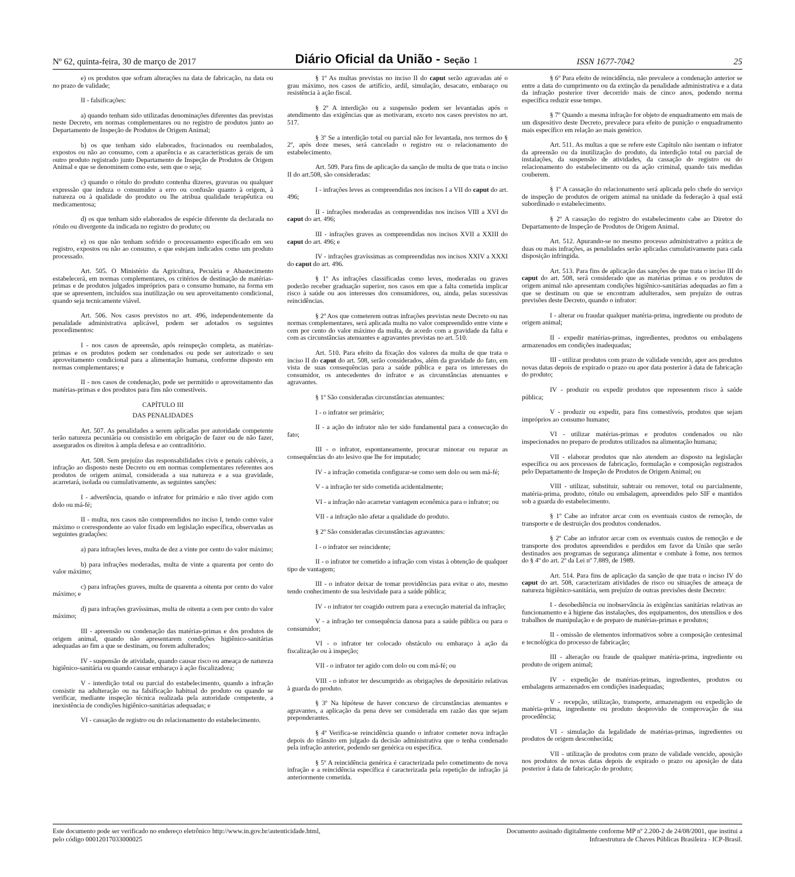Nº 62, quinta-feira, 30 de março de 2017 Diário Oficial da União - Seção 1 ISSN 1677-7042 25
e) os produtos que sofram alterações na data de fabricação, na data ou no prazo de validade;
II - falsificações:
a) quando tenham sido utilizadas denominações diferentes das previstas neste Decreto, em normas complementares ou no registro de produtos junto ao Departamento de Inspeção de Produtos de Origem Animal;
b) os que tenham sido elaborados, fracionados ou reembalados, expostos ou não ao consumo, com a aparência e as características gerais de um outro produto registrado junto Departamento de Inspeção de Produtos de Origem Animal e que se denominem como este, sem que o seja;
c) quando o rótulo do produto contenha dizeres, gravuras ou qualquer expressão que induza o consumidor a erro ou confusão quanto à origem, à natureza ou à qualidade do produto ou lhe atribua qualidade terapêutica ou medicamentosa;
d) os que tenham sido elaborados de espécie diferente da declarada no rótulo ou divergente da indicada no registro do produto; ou
e) os que não tenham sofrido o processamento especificado em seu registro, expostos ou não ao consumo, e que estejam indicados como um produto processado.
Art. 505. O Ministério da Agricultura, Pecuária e Abastecimento estabelecerá, em normas complementares, os critérios de destinação de matérias-primas e de produtos julgados impróprios para o consumo humano, na forma em que se apresentem, incluídos sua inutilização ou seu aproveitamento condicional, quando seja tecnicamente viável.
Art. 506. Nos casos previstos no art. 496, independentemente da penalidade administrativa aplicável, podem ser adotados os seguintes procedimentos:
I - nos casos de apreensão, após reinspeção completa, as matérias-primas e os produtos podem ser condenados ou pode ser autorizado o seu aproveitamento condicional para a alimentação humana, conforme disposto em normas complementares; e
II - nos casos de condenação, pode ser permitido o aproveitamento das matérias-primas e dos produtos para fins não comestíveis.
CAPÍTULO III
DAS PENALIDADES
Art. 507. As penalidades a serem aplicadas por autoridade competente terão natureza pecuniária ou consistirão em obrigação de fazer ou de não fazer, assegurados os direitos à ampla defesa e ao contraditório.
Art. 508. Sem prejuízo das responsabilidades civis e penais cabíveis, a infração ao disposto neste Decreto ou em normas complementares referentes aos produtos de origem animal, considerada a sua natureza e a sua gravidade, acarretará, isolada ou cumulativamente, as seguintes sanções:
I - advertência, quando o infrator for primário e não tiver agido com dolo ou má-fé;
II - multa, nos casos não compreendidos no inciso I, tendo como valor máximo o correspondente ao valor fixado em legislação específica, observadas as seguintes gradações:
a) para infrações leves, multa de dez a vinte por cento do valor máximo;
b) para infrações moderadas, multa de vinte a quarenta por cento do valor máximo;
c) para infrações graves, multa de quarenta a oitenta por cento do valor máximo; e
d) para infrações gravíssimas, multa de oitenta a cem por cento do valor máximo;
III - apreensão ou condenação das matérias-primas e dos produtos de origem animal, quando não apresentarem condições higiênico-sanitárias adequadas ao fim a que se destinam, ou forem adulterados;
IV - suspensão de atividade, quando causar risco ou ameaça de natureza higiênico-sanitária ou quando causar embaraço à ação fiscalizadora;
V - interdição total ou parcial do estabelecimento, quando a infração consistir na adulteração ou na falsificação habitual do produto ou quando se verificar, mediante inspeção técnica realizada pela autoridade competente, a inexistência de condições higiênico-sanitárias adequadas; e
VI - cassação de registro ou do relacionamento do estabelecimento.
§ 1º As multas previstas no inciso II do caput serão agravadas até o grau máximo, nos casos de artifício, ardil, simulação, desacato, embaraço ou resistência à ação fiscal.
§ 2º A interdição ou a suspensão podem ser levantadas após o atendimento das exigências que as motivaram, exceto nos casos previstos no art. 517.
§ 3º Se a interdição total ou parcial não for levantada, nos termos do § 2º, após doze meses, será cancelado o registro ou o relacionamento do estabelecimento.
Art. 509. Para fins de aplicação da sanção de multa de que trata o inciso II do art.508, são consideradas:
I - infrações leves as compreendidas nos incisos I a VII do caput do art. 496;
II - infrações moderadas as compreendidas nos incisos VIII a XVI do caput do art. 496;
III - infrações graves as compreendidas nos incisos XVII a XXIII do caput do art. 496; e
IV - infrações gravíssimas as compreendidas nos incisos XXIV a XXXI do caput do art. 496.
§ 1º As infrações classificadas como leves, moderadas ou graves poderão receber graduação superior, nos casos em que a falta cometida implicar risco à saúde ou aos interesses dos consumidores, ou, ainda, pelas sucessivas reincidências.
§ 2º Aos que cometerem outras infrações previstas neste Decreto ou nas normas complementares, será aplicada multa no valor compreendido entre vinte e cem por cento do valor máximo da multa, de acordo com a gravidade da falta e com as circunstâncias atenuantes e agravantes previstas no art. 510.
Art. 510. Para efeito da fixação dos valores da multa de que trata o inciso II do caput do art. 508, serão considerados, além da gravidade do fato, em vista de suas consequências para a saúde pública e para os interesses do consumidor, os antecedentes do infrator e as circunstâncias atenuantes e agravantes.
§ 1º São consideradas circunstâncias atenuantes:
I - o infrator ser primário;
II - a ação do infrator não ter sido fundamental para a consecução do fato;
III - o infrator, espontaneamente, procurar minorar ou reparar as consequências do ato lesivo que lhe for imputado;
IV - a infração cometida configurar-se como sem dolo ou sem má-fé;
V - a infração ter sido cometida acidentalmente;
VI - a infração não acarretar vantagem econômica para o infrator; ou
VII - a infração não afetar a qualidade do produto.
§ 2º São consideradas circunstâncias agravantes:
I - o infrator ser reincidente;
II - o infrator ter cometido a infração com vistas à obtenção de qualquer tipo de vantagem;
III - o infrator deixar de tomar providências para evitar o ato, mesmo tendo conhecimento de sua lesividade para a saúde pública;
IV - o infrator ter coagido outrem para a execução material da infração;
V - a infração ter consequência danosa para a saúde pública ou para o consumidor;
VI - o infrator ter colocado obstáculo ou embaraço à ação da fiscalização ou à inspeção;
VII - o infrator ter agido com dolo ou com má-fé; ou
VIII - o infrator ter descumprido as obrigações de depositário relativas à guarda do produto.
§ 3º Na hipótese de haver concurso de circunstâncias atenuantes e agravantes, a aplicação da pena deve ser considerada em razão das que sejam preponderantes.
§ 4º Verifica-se reincidência quando o infrator cometer nova infração depois do trânsito em julgado da decisão administrativa que o tenha condenado pela infração anterior, podendo ser genérica ou específica.
§ 5º A reincidência genérica é caracterizada pelo cometimento de nova infração e a reincidência específica é caracterizada pela repetição de infração já anteriormente cometida.
§ 6º Para efeito de reincidência, não prevalece a condenação anterior se entre a data do cumprimento ou da extinção da penalidade administrativa e a data da infração posterior tiver decorrido mais de cinco anos, podendo norma específica reduzir esse tempo.
§ 7º Quando a mesma infração for objeto de enquadramento em mais de um dispositivo deste Decreto, prevalece para efeito de punição o enquadramento mais específico em relação ao mais genérico.
Art. 511. As multas a que se refere este Capítulo não isentam o infrator da apreensão ou da inutilização do produto, da interdição total ou parcial de instalações, da suspensão de atividades, da cassação do registro ou do relacionamento do estabelecimento ou da ação criminal, quando tais medidas couberem.
§ 1º A cassação do relacionamento será aplicada pelo chefe do serviço de inspeção de produtos de origem animal na unidade da federação à qual está subordinado o estabelecimento.
§ 2º A cassação do registro do estabelecimento cabe ao Diretor do Departamento de Inspeção de Produtos de Origem Animal.
Art. 512. Apurando-se no mesmo processo administrativo a prática de duas ou mais infrações, as penalidades serão aplicadas cumulativamente para cada disposição infringida.
Art. 513. Para fins de aplicação das sanções de que trata o inciso III do caput do art. 508, será considerado que as matérias primas e os produtos de origem animal não apresentam condições higiênico-sanitárias adequadas ao fim a que se destinam ou que se encontram adulterados, sem prejuízo de outras previsões deste Decreto, quando o infrator:
I - alterar ou fraudar qualquer matéria-prima, ingrediente ou produto de origem animal;
II - expedir matérias-primas, ingredientes, produtos ou embalagens armazenados em condições inadequadas;
III - utilizar produtos com prazo de validade vencido, apor aos produtos novas datas depois de expirado o prazo ou apor data posterior à data de fabricação do produto;
IV - produzir ou expedir produtos que representem risco à saúde pública;
V - produzir ou expedir, para fins comestíveis, produtos que sejam impróprios ao consumo humano;
VI - utilizar matérias-primas e produtos condenados ou não inspecionados no preparo de produtos utilizados na alimentação humana;
VII - elaborar produtos que não atendem ao disposto na legislação específica ou aos processos de fabricação, formulação e composição registrados pelo Departamento de Inspeção de Produtos de Origem Animal; ou
VIII - utilizar, substituir, subtrair ou remover, total ou parcialmente, matéria-prima, produto, rótulo ou embalagem, apreendidos pelo SIF e mantidos sob a guarda do estabelecimento.
§ 1º Cabe ao infrator arcar com os eventuais custos de remoção, de transporte e de destruição dos produtos condenados.
§ 2º Cabe ao infrator arcar com os eventuais custos de remoção e de transporte dos produtos apreendidos e perdidos em favor da União que serão destinados aos programas de segurança alimentar e combate à fome, nos termos do § 4º do art. 2º da Lei nº 7.889, de 1989.
Art. 514. Para fins de aplicação da sanção de que trata o inciso IV do caput do art. 508, caracterizam atividades de risco ou situações de ameaça de natureza higiênico-sanitária, sem prejuízo de outras previsões deste Decreto:
I - desobediência ou inobservância às exigências sanitárias relativas ao funcionamento e à higiene das instalações, dos equipamentos, dos utensílios e dos trabalhos de manipulação e de preparo de matérias-primas e produtos;
II - omissão de elementos informativos sobre a composição centesimal e tecnológica do processo de fabricação;
III - alteração ou fraude de qualquer matéria-prima, ingrediente ou produto de origem animal;
IV - expedição de matérias-primas, ingredientes, produtos ou embalagens armazenados em condições inadequadas;
V - recepção, utilização, transporte, armazenagem ou expedição de matéria-prima, ingrediente ou produto desprovido de comprovação de sua procedência;
VI - simulação da legalidade de matérias-primas, ingredientes ou produtos de origem desconhecida;
VII - utilização de produtos com prazo de validade vencido, aposição nos produtos de novas datas depois de expirado o prazo ou aposição de data posterior à data de fabricação do produto;
Este documento pode ser verificado no endereço eletrônico http://www.in.gov.br/autenticidade.html,
pelo código 00012017033000025 Documento assinado digitalmente conforme MP nº 2.200-2 de 24/08/2001, que institui a
Infraestrutura de Chaves Públicas Brasileira - ICP-Brasil.